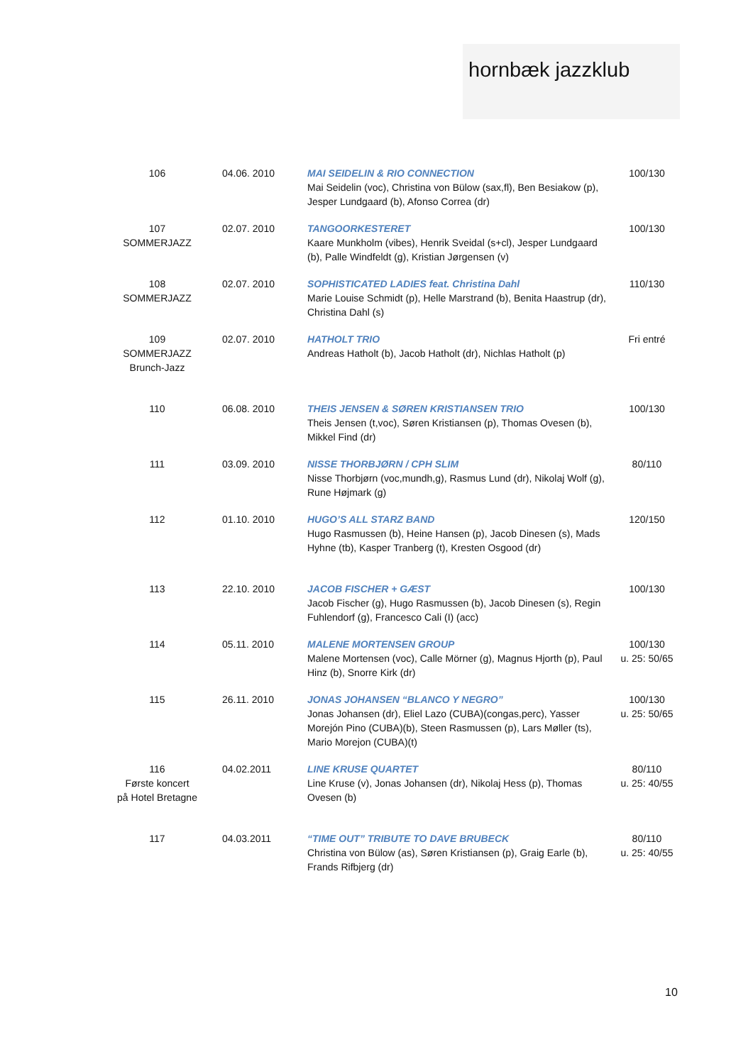hornbæk jazzklub
| 106 | 04.06. 2010 | MAI SEIDELIN & RIO CONNECTION Mai Seidelin (voc), Christina von Bülow (sax,fl), Ben Besiakow (p), Jesper Lundgaard (b), Afonso Correa (dr) | 100/130 |
| 107 SOMMERJAZZ | 02.07. 2010 | TANGOORKESTERET Kaare Munkholm (vibes), Henrik Sveidal (s+cl), Jesper Lundgaard (b), Palle Windfeldt (g), Kristian Jørgensen (v) | 100/130 |
| 108 SOMMERJAZZ | 02.07. 2010 | SOPHISTICATED LADIES feat. Christina Dahl Marie Louise Schmidt (p), Helle Marstrand (b), Benita Haastrup (dr), Christina Dahl (s) | 110/130 |
| 109 SOMMERJAZZ Brunch-Jazz | 02.07. 2010 | HATHOLT TRIO Andreas Hatholt (b), Jacob Hatholt (dr), Nichlas Hatholt (p) | Fri entré |
| 110 | 06.08. 2010 | THEIS JENSEN & SØREN KRISTIANSEN TRIO Theis Jensen (t,voc), Søren Kristiansen (p), Thomas Ovesen (b), Mikkel Find (dr) | 100/130 |
| 111 | 03.09. 2010 | NISSE THORBJØRN / CPH SLIM Nisse Thorbjørn (voc,mundh,g), Rasmus Lund (dr), Nikolaj Wolf (g), Rune Højmark (g) | 80/110 |
| 112 | 01.10. 2010 | HUGO’S ALL STARZ BAND Hugo Rasmussen (b), Heine Hansen (p), Jacob Dinesen (s), Mads Hyhne (tb), Kasper Tranberg (t), Kresten Osgood (dr) | 120/150 |
| 113 | 22.10. 2010 | JACOB FISCHER + GÆST Jacob Fischer (g), Hugo Rasmussen (b), Jacob Dinesen (s), Regin Fuhlendorf (g), Francesco Cali (I) (acc) | 100/130 |
| 114 | 05.11. 2010 | MALENE MORTENSEN GROUP Malene Mortensen (voc), Calle Mörner (g), Magnus Hjorth (p), Paul Hinz (b), Snorre Kirk (dr) | 100/130 u. 25: 50/65 |
| 115 | 26.11. 2010 | JONAS JOHANSEN “BLANCO Y NEGRO” Jonas Johansen (dr), Eliel Lazo (CUBA)(congas,perc), Yasser Morejón Pino (CUBA)(b), Steen Rasmussen (p), Lars Møller (ts), Mario Morejon (CUBA)(t) | 100/130 u. 25: 50/65 |
| 116 Første koncert på Hotel Bretagne | 04.02.2011 | LINE KRUSE QUARTET Line Kruse (v), Jonas Johansen (dr), Nikolaj Hess (p), Thomas Ovesen (b) | 80/110 u. 25: 40/55 |
| 117 | 04.03.2011 | “TIME OUT” TRIBUTE TO DAVE BRUBECK Christina von Bülow (as), Søren Kristiansen (p), Graig Earle (b), Frands Rifbjerg (dr) | 80/110 u. 25: 40/55 |
10